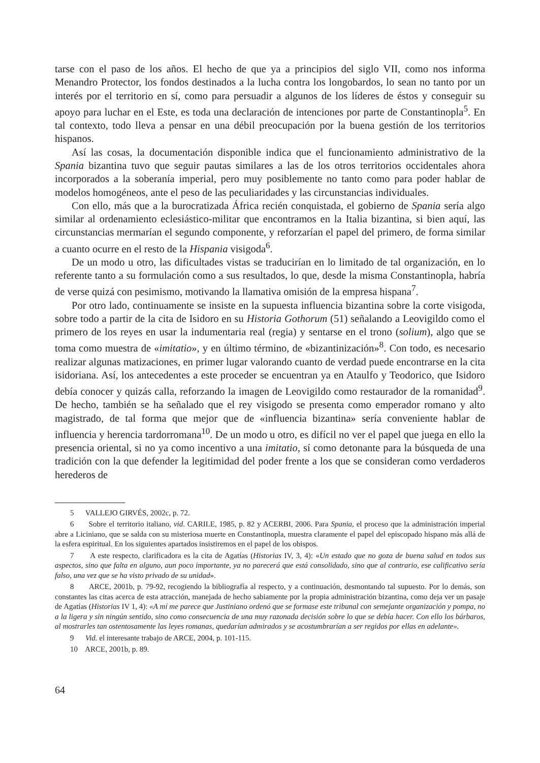tarse con el paso de los años. El hecho de que ya a principios del siglo VII, como nos informa Menandro Protector, los fondos destinados a la lucha contra los longobardos, lo sean no tanto por un interés por el territorio en sí, como para persuadir a algunos de los líderes de éstos y conseguir su apoyo para luchar en el Este, es toda una declaración de intenciones por parte de Constantinopla<sup>5</sup>. En tal contexto, todo lleva a pensar en una débil preocupación por la buena gestión de los territorios hispanos.
Así las cosas, la documentación disponible indica que el funcionamiento administrativo de la Spania bizantina tuvo que seguir pautas similares a las de los otros territorios occidentales ahora incorporados a la soberanía imperial, pero muy posiblemente no tanto como para poder hablar de modelos homogéneos, ante el peso de las peculiaridades y las circunstancias individuales.
Con ello, más que a la burocratizada África recién conquistada, el gobierno de Spania sería algo similar al ordenamiento eclesiástico-militar que encontramos en la Italia bizantina, si bien aquí, las circunstancias mermarían el segundo componente, y reforzarían el papel del primero, de forma similar a cuanto ocurre en el resto de la Hispania visigoda<sup>6</sup>.
De un modo u otro, las dificultades vistas se traducirían en lo limitado de tal organización, en lo referente tanto a su formulación como a sus resultados, lo que, desde la misma Constantinopla, habría de verse quizá con pesimismo, motivando la llamativa omisión de la empresa hispana<sup>7</sup>.
Por otro lado, continuamente se insiste en la supuesta influencia bizantina sobre la corte visigoda, sobre todo a partir de la cita de Isidoro en su Historia Gothorum (51) señalando a Leovigildo como el primero de los reyes en usar la indumentaria real (regia) y sentarse en el trono (solium), algo que se toma como muestra de «imitatio», y en último término, de «bizantinización»<sup>8</sup>. Con todo, es necesario realizar algunas matizaciones, en primer lugar valorando cuanto de verdad puede encontrarse en la cita isidoriana. Así, los antecedentes a este proceder se encuentran ya en Ataulfo y Teodorico, que Isidoro debía conocer y quizás calla, reforzando la imagen de Leovigildo como restaurador de la romanidad<sup>9</sup>. De hecho, también se ha señalado que el rey visigodo se presenta como emperador romano y alto magistrado, de tal forma que mejor que de «influencia bizantina» sería conveniente hablar de influencia y herencia tardorromana<sup>10</sup>. De un modo u otro, es difícil no ver el papel que juega en ello la presencia oriental, si no ya como incentivo a una imitatio, sí como detonante para la búsqueda de una tradición con la que defender la legitimidad del poder frente a los que se consideran como verdaderos herederos de
5 VALLEJO GIRVÉS, 2002c, p. 72.
6 Sobre el territorio italiano, vid. CARILE, 1985, p. 82 y ACERBI, 2006. Para Spania, el proceso que la administración imperial abre a Liciniano, que se salda con su misteriosa muerte en Constantinopla, muestra claramente el papel del episcopado hispano más allá de la esfera espiritual. En los siguientes apartados insistiremos en el papel de los obispos.
7 A este respecto, clarificadora es la cita de Agatías (Historias IV, 3, 4): «Un estado que no goza de buena salud en todos sus aspectos, sino que falta en alguno, aun poco importante, ya no parecerá que está consolidado, sino que al contrario, ese calificativo sería falso, una vez que se ha visto privado de su unidad».
8 ARCE, 2001b, p. 79-92, recogiendo la bibliografía al respecto, y a continuación, desmontando tal supuesto. Por lo demás, son constantes las citas acerca de esta atracción, manejada de hecho sabiamente por la propia administración bizantina, como deja ver un pasaje de Agatías (Historias IV 1, 4): «A mí me parece que Justiniano ordenó que se formase este tribunal con semejante organización y pompa, no a la ligera y sin ningún sentido, sino como consecuencia de una muy razonada decisión sobre lo que se debía hacer. Con ello los bárbaros, al mostrarles tan ostentosamente las leyes romanas, quedarían admirados y se acostumbrarían a ser regidos por ellas en adelante».
9 Vid. el interesante trabajo de ARCE, 2004, p. 101-115.
10 ARCE, 2001b, p. 89.
64